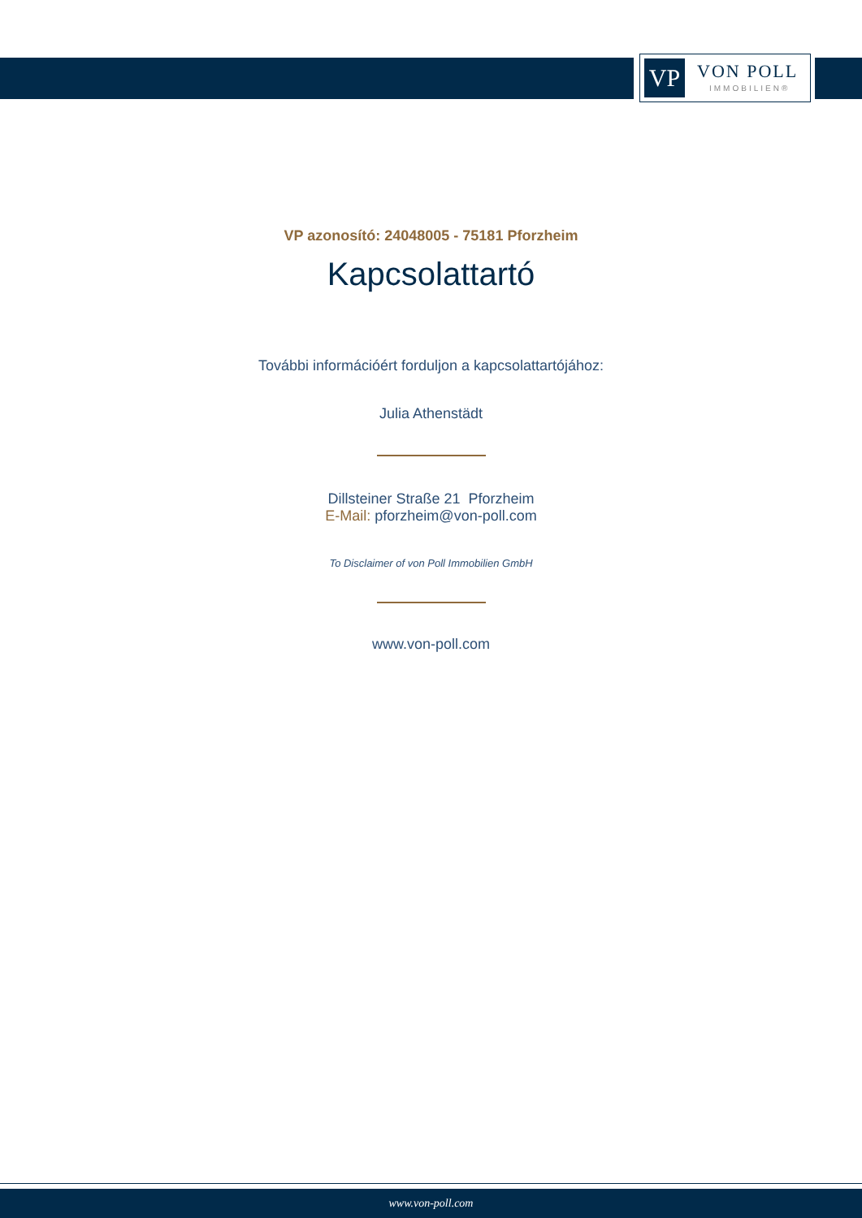VP VON POLL
IMMOBILIEN®
VP azonosító: 24048005 - 75181 Pforzheim
Kapcsolattartó
További információért forduljon a kapcsolattartójához:
Julia Athenstädt
Dillsteiner Straße 21 Pforzheim
E-Mail: pforzheim@von-poll.com
To Disclaimer of von Poll Immobilien GmbH
www.von-poll.com
www.von-poll.com